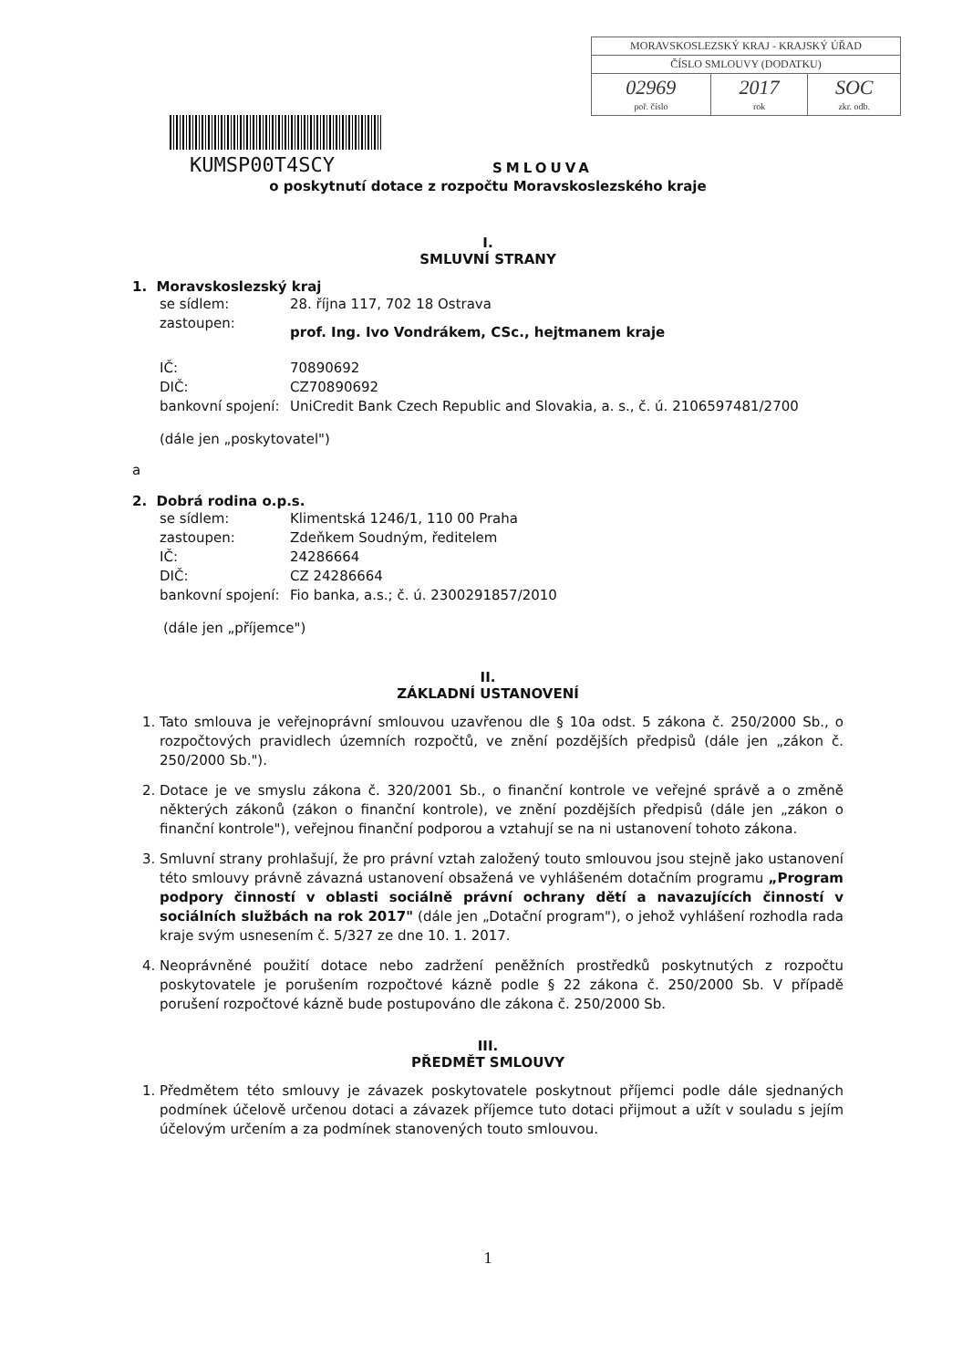| MORAVSKOSLEZSKÝ KRAJ - KRAJSKÝ ÚŘAD | | |
| ČÍSLO SMLOUVY (DODATKU) | | |
| 02969 poř. číslo | 2017 rok | SOC zkr. odb. |
KUMSP00T4SCY
SMLOUVA
o poskytnutí dotace z rozpočtu Moravskoslezského kraje
I.
SMLUVNÍ STRANY
1. Moravskoslezský kraj
se sídlem: 28. října 117, 702 18 Ostrava
zastoupen: prof. Ing. Ivo Vondrákem, CSc., hejtmanem kraje
IČ: 70890692
DIČ: CZ70890692
bankovní spojení: UniCredit Bank Czech Republic and Slovakia, a. s., č. ú. 2106597481/2700
(dále jen „poskytovatel")
a
2. Dobrá rodina o.p.s.
se sídlem: Klimentská 1246/1, 110 00 Praha
zastoupen: Zdeňkem Soudným, ředitelem
IČ: 24286664
DIČ: CZ 24286664
bankovní spojení: Fio banka, a.s.; č. ú. 2300291857/2010
(dále jen „příjemce")
II.
ZÁKLADNÍ USTANOVENÍ
1. Tato smlouva je veřejnoprávní smlouvou uzavřenou dle § 10a odst. 5 zákona č. 250/2000 Sb., o rozpočtových pravidlech územních rozpočtů, ve znění pozdějších předpisů (dále jen „zákon č. 250/2000 Sb.").
2. Dotace je ve smyslu zákona č. 320/2001 Sb., o finanční kontrole ve veřejné správě a o změně některých zákonů (zákon o finanční kontrole), ve znění pozdějších předpisů (dále jen „zákon o finanční kontrole"), veřejnou finanční podporou a vztahují se na ni ustanovení tohoto zákona.
3. Smluvní strany prohlašují, že pro právní vztah založený touto smlouvou jsou stejně jako ustanovení této smlouvy právně závazná ustanovení obsažená ve vyhlášeném dotačním programu „Program podpory činností v oblasti sociálně právní ochrany dětí a navazujících činností v sociálních službách na rok 2017" (dále jen „Dotační program"), o jehož vyhlášení rozhodla rada kraje svým usnesením č. 5/327 ze dne 10. 1. 2017.
4. Neoprávněné použití dotace nebo zadržení peněžních prostředků poskytnutých z rozpočtu poskytovatele je porušením rozpočtové kázně podle § 22 zákona č. 250/2000 Sb. V případě porušení rozpočtové kázně bude postupováno dle zákona č. 250/2000 Sb.
III.
PŘEDMĚT SMLOUVY
1. Předmětem této smlouvy je závazek poskytovatele poskytnout příjemci podle dále sjednaných podmínek účelově určenou dotaci a závazek příjemce tuto dotaci přijmout a užít v souladu s jejím účelovým určením a za podmínek stanovených touto smlouvou.
1